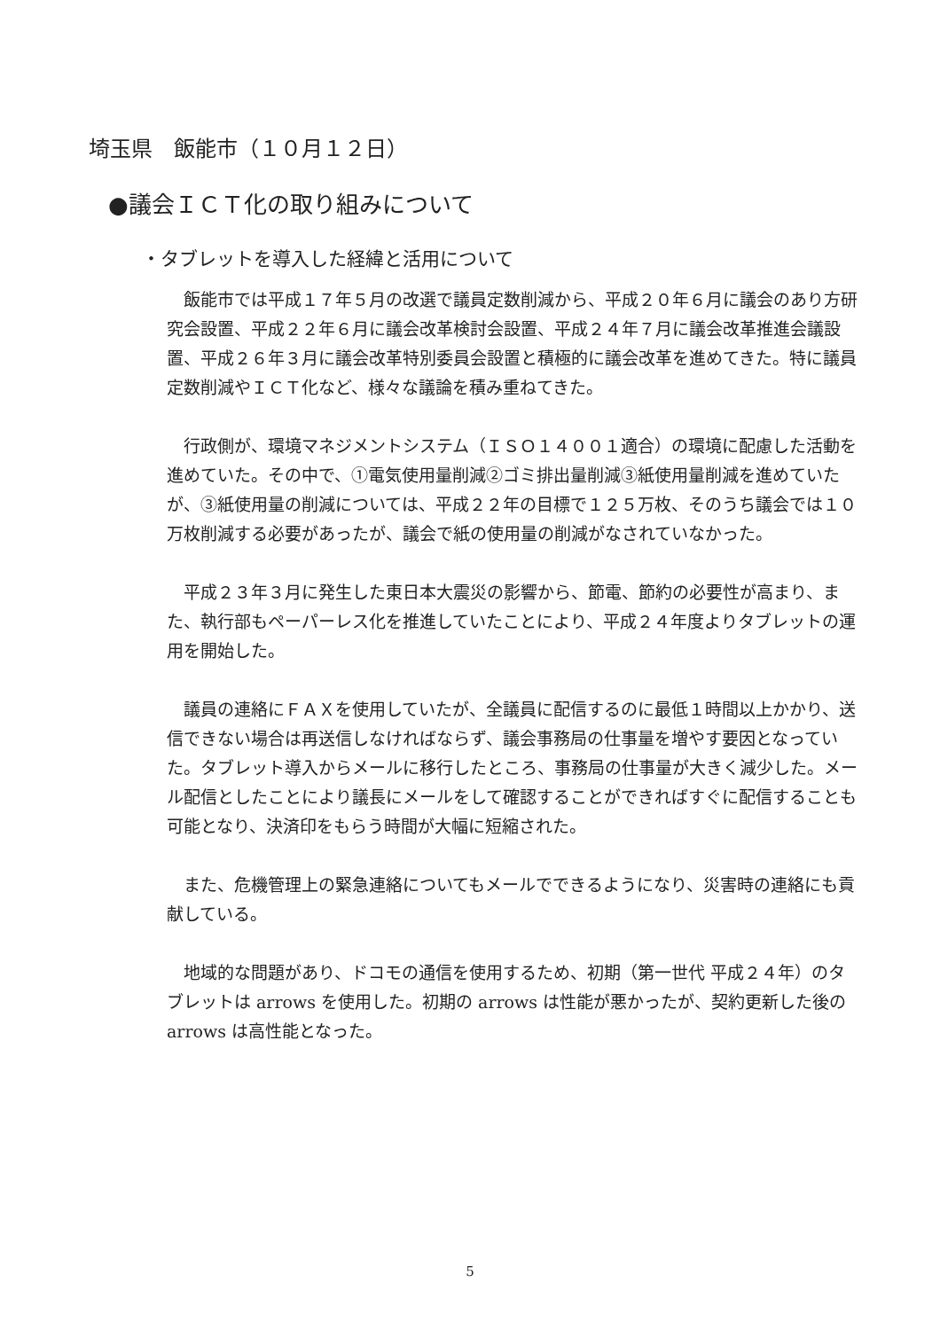埼玉県　飯能市（１０月１２日）
●議会ＩＣＴ化の取り組みについて
・タブレットを導入した経緯と活用について
飯能市では平成１７年５月の改選で議員定数削減から、平成２０年６月に議会のあり方研究会設置、平成２２年６月に議会改革検討会設置、平成２４年７月に議会改革推進会議設置、平成２６年３月に議会改革特別委員会設置と積極的に議会改革を進めてきた。特に議員定数削減やＩＣＴ化など、様々な議論を積み重ねてきた。
行政側が、環境マネジメントシステム（ＩＳＯ１４００１適合）の環境に配慮した活動を進めていた。その中で、①電気使用量削減②ゴミ排出量削減③紙使用量削減を進めていたが、③紙使用量の削減については、平成２２年の目標で１２５万枚、そのうち議会では１０万枚削減する必要があったが、議会で紙の使用量の削減がなされていなかった。
平成２３年３月に発生した東日本大震災の影響から、節電、節約の必要性が高まり、また、執行部もペーパーレス化を推進していたことにより、平成２４年度よりタブレットの運用を開始した。
議員の連絡にＦＡＸを使用していたが、全議員に配信するのに最低１時間以上かかり、送信できない場合は再送信しなければならず、議会事務局の仕事量を増やす要因となっていた。タブレット導入からメールに移行したところ、事務局の仕事量が大きく減少した。メール配信としたことにより議長にメールをして確認することができればすぐに配信することも可能となり、決済印をもらう時間が大幅に短縮された。
また、危機管理上の緊急連絡についてもメールでできるようになり、災害時の連絡にも貢献している。
地域的な問題があり、ドコモの通信を使用するため、初期（第一世代 平成２４年）のタブレットは arrows を使用した。初期の arrows は性能が悪かったが、契約更新した後の arrows は高性能となった。
5